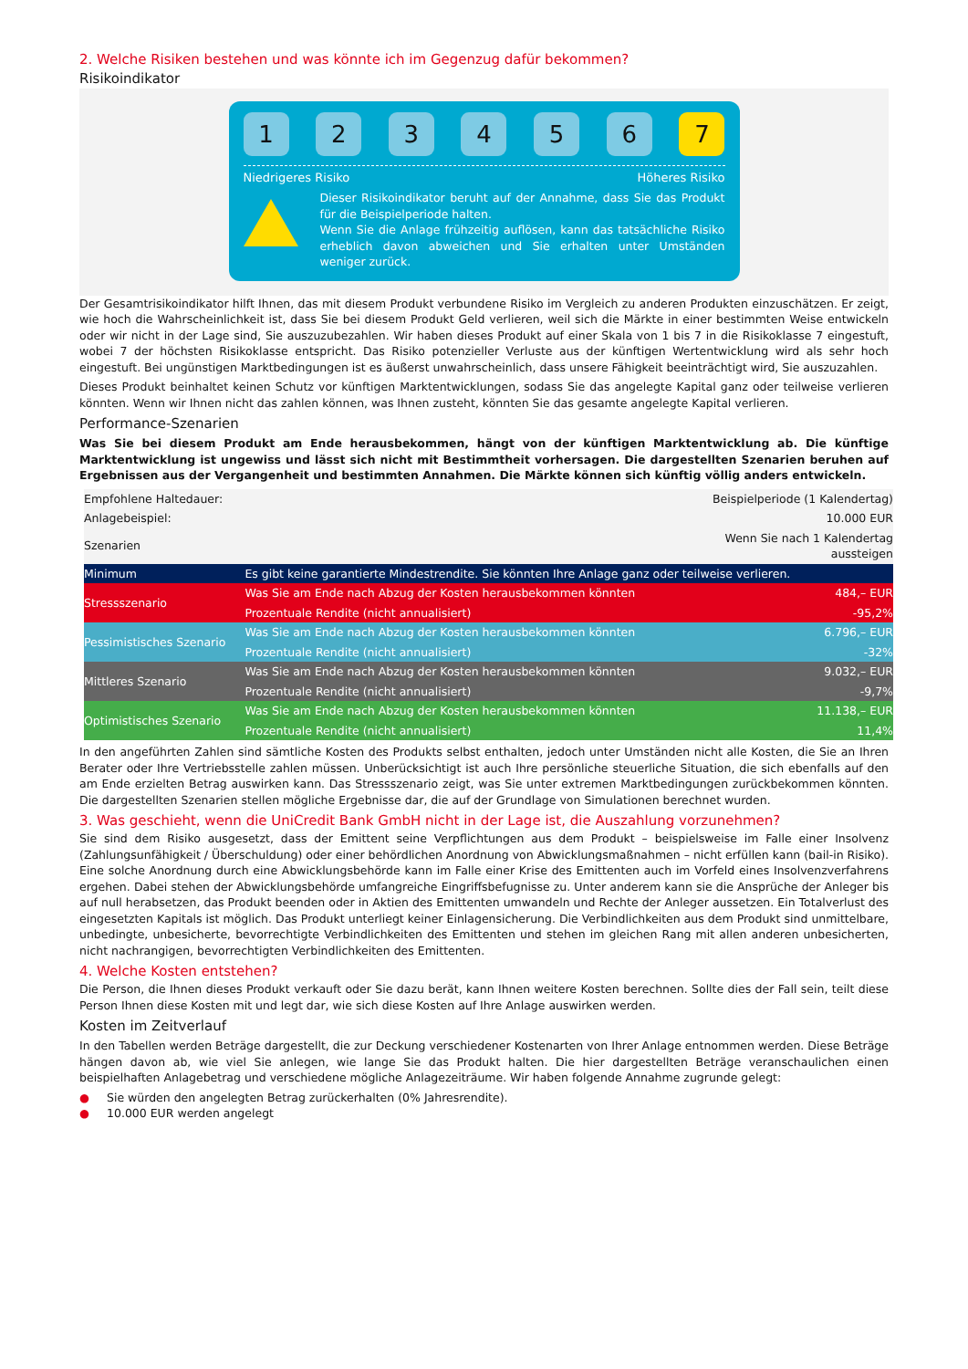2. Welche Risiken bestehen und was könnte ich im Gegenzug dafür bekommen?
Risikoindikator
1 2 3 4 5 6 7
Niedrigeres Risiko Höheres Risiko
Dieser Risikoindikator beruht auf der Annahme, dass Sie das Produkt für die Beispielperiode halten.
Wenn Sie die Anlage frühzeitig auflösen, kann das tatsächliche Risiko erheblich davon abweichen und Sie erhalten unter Umständen weniger zurück.
Der Gesamtrisikoindikator hilft Ihnen, das mit diesem Produkt verbundene Risiko im Vergleich zu anderen Produkten einzuschätzen. Er zeigt, wie hoch die Wahrscheinlichkeit ist, dass Sie bei diesem Produkt Geld verlieren, weil sich die Märkte in einer bestimmten Weise entwickeln oder wir nicht in der Lage sind, Sie auszuzubezahlen. Wir haben dieses Produkt auf einer Skala von 1 bis 7 in die Risikoklasse 7 eingestuft, wobei 7 der höchsten Risikoklasse entspricht. Das Risiko potenzieller Verluste aus der künftigen Wertentwicklung wird als sehr hoch eingestuft. Bei ungünstigen Marktbedingungen ist es äußerst unwahrscheinlich, dass unsere Fähigkeit beeinträchtigt wird, Sie auszuzahlen.
Dieses Produkt beinhaltet keinen Schutz vor künftigen Marktentwicklungen, sodass Sie das angelegte Kapital ganz oder teilweise verlieren könnten. Wenn wir Ihnen nicht das zahlen können, was Ihnen zusteht, könnten Sie das gesamte angelegte Kapital verlieren.
Performance-Szenarien
Was Sie bei diesem Produkt am Ende herausbekommen, hängt von der künftigen Marktentwicklung ab. Die künftige Marktentwicklung ist ungewiss und lässt sich nicht mit Bestimmtheit vorhersagen. Die dargestellten Szenarien beruhen auf Ergebnissen aus der Vergangenheit und bestimmten Annahmen. Die Märkte können sich künftig völlig anders entwickeln.
| Empfohlene Haltedauer: | | Beispielperiode (1 Kalendertag) |
| Anlagebeispiel: | | 10.000 EUR |
| Szenarien | | Wenn Sie nach 1 Kalendertag aussteigen |
| Minimum | Es gibt keine garantierte Mindestrendite. Sie könnten Ihre Anlage ganz oder teilweise verlieren. | |
| Stressszenario | Was Sie am Ende nach Abzug der Kosten herausbekommen könnten | 484,– EUR |
| | Prozentuale Rendite (nicht annualisiert) | -95,2% |
| Pessimistisches Szenario | Was Sie am Ende nach Abzug der Kosten herausbekommen könnten | 6.796,– EUR |
| | Prozentuale Rendite (nicht annualisiert) | -32% |
| Mittleres Szenario | Was Sie am Ende nach Abzug der Kosten herausbekommen könnten | 9.032,– EUR |
| | Prozentuale Rendite (nicht annualisiert) | -9,7% |
| Optimistisches Szenario | Was Sie am Ende nach Abzug der Kosten herausbekommen könnten | 11.138,– EUR |
| | Prozentuale Rendite (nicht annualisiert) | 11,4% |
In den angeführten Zahlen sind sämtliche Kosten des Produkts selbst enthalten, jedoch unter Umständen nicht alle Kosten, die Sie an Ihren Berater oder Ihre Vertriebsstelle zahlen müssen. Unberücksichtigt ist auch Ihre persönliche steuerliche Situation, die sich ebenfalls auf den am Ende erzielten Betrag auswirken kann. Das Stressszenario zeigt, was Sie unter extremen Marktbedingungen zurückbekommen könnten. Die dargestellten Szenarien stellen mögliche Ergebnisse dar, die auf der Grundlage von Simulationen berechnet wurden.
3. Was geschieht, wenn die UniCredit Bank GmbH nicht in der Lage ist, die Auszahlung vorzunehmen?
Sie sind dem Risiko ausgesetzt, dass der Emittent seine Verpflichtungen aus dem Produkt – beispielsweise im Falle einer Insolvenz (Zahlungsunfähigkeit / Überschuldung) oder einer behördlichen Anordnung von Abwicklungsmaßnahmen – nicht erfüllen kann (bail-in Risiko). Eine solche Anordnung durch eine Abwicklungsbehörde kann im Falle einer Krise des Emittenten auch im Vorfeld eines Insolvenzverfahrens ergehen. Dabei stehen der Abwicklungsbehörde umfangreiche Eingriffsbefugnisse zu. Unter anderem kann sie die Ansprüche der Anleger bis auf null herabsetzen, das Produkt beenden oder in Aktien des Emittenten umwandeln und Rechte der Anleger aussetzen. Ein Totalverlust des eingesetzten Kapitals ist möglich. Das Produkt unterliegt keiner Einlagensicherung. Die Verbindlichkeiten aus dem Produkt sind unmittelbare, unbedingte, unbesicherte, bevorrechtigte Verbindlichkeiten des Emittenten und stehen im gleichen Rang mit allen anderen unbesicherten, nicht nachrangigen, bevorrechtigten Verbindlichkeiten des Emittenten.
4. Welche Kosten entstehen?
Die Person, die Ihnen dieses Produkt verkauft oder Sie dazu berät, kann Ihnen weitere Kosten berechnen. Sollte dies der Fall sein, teilt diese Person Ihnen diese Kosten mit und legt dar, wie sich diese Kosten auf Ihre Anlage auswirken werden.
Kosten im Zeitverlauf
In den Tabellen werden Beträge dargestellt, die zur Deckung verschiedener Kostenarten von Ihrer Anlage entnommen werden. Diese Beträge hängen davon ab, wie viel Sie anlegen, wie lange Sie das Produkt halten. Die hier dargestellten Beträge veranschaulichen einen beispielhaften Anlagebetrag und verschiedene mögliche Anlagezeiträume. Wir haben folgende Annahme zugrunde gelegt:
● Sie würden den angelegten Betrag zurückerhalten (0% Jahresrendite).
● 10.000 EUR werden angelegt